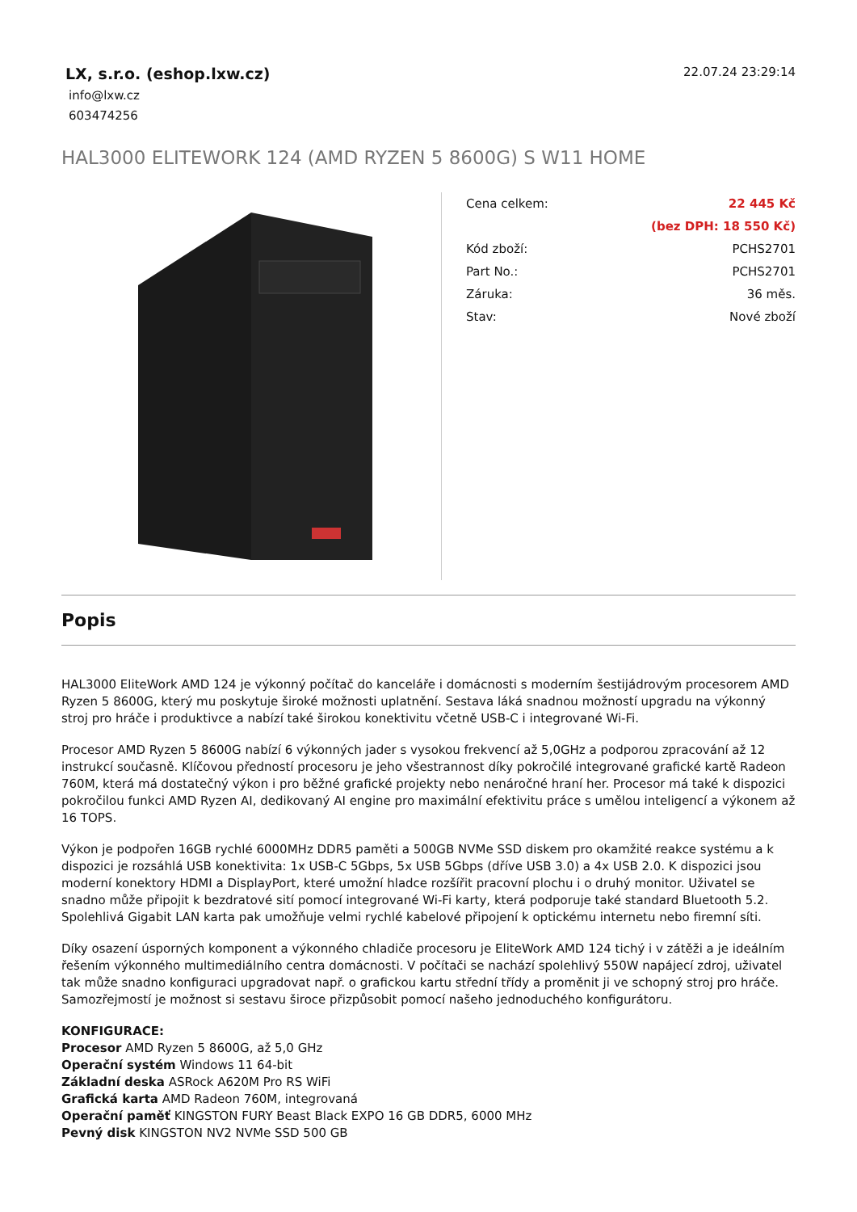LX, s.r.o. (eshop.lxw.cz)
info@lxw.cz
603474256
22.07.24 23:29:14
HAL3000 ELITEWORK 124 (AMD RYZEN 5 8600G) S W11 HOME
| Cena celkem: | 22 445 Kč |
| | (bez DPH: 18 550 Kč) |
| Kód zboží: | PCHS2701 |
| Part No.: | PCHS2701 |
| Záruka: | 36 měs. |
| Stav: | Nové zboží |
Popis
HAL3000 EliteWork AMD 124 je výkonný počítač do kanceláře i domácnosti s moderním šestijádrovým procesorem AMD Ryzen 5 8600G, který mu poskytuje široké možnosti uplatnění. Sestava láká snadnou možností upgradu na výkonný stroj pro hráče i produktivce a nabízí také širokou konektivitu včetně USB-C i integrované Wi-Fi.
Procesor AMD Ryzen 5 8600G nabízí 6 výkonných jader s vysokou frekvencí až 5,0GHz a podporou zpracování až 12 instrukcí současně. Klíčovou předností procesoru je jeho všestrannost díky pokročilé integrované grafické kartě Radeon 760M, která má dostatečný výkon i pro běžné grafické projekty nebo nenáročné hraní her. Procesor má také k dispozici pokročilou funkci AMD Ryzen AI, dedikovaný AI engine pro maximální efektivitu práce s umělou inteligencí a výkonem až 16 TOPS.
Výkon je podpořen 16GB rychlé 6000MHz DDR5 paměti a 500GB NVMe SSD diskem pro okamžité reakce systému a k dispozici je rozsáhlá USB konektivita: 1x USB-C 5Gbps, 5x USB 5Gbps (dříve USB 3.0) a 4x USB 2.0. K dispozici jsou moderní konektory HDMI a DisplayPort, které umožní hladce rozšířit pracovní plochu i o druhý monitor. Uživatel se snadno může připojit k bezdratové sití pomocí integrované Wi-Fi karty, která podporuje také standard Bluetooth 5.2. Spolehlivá Gigabit LAN karta pak umožňuje velmi rychlé kabelové připojení k optickému internetu nebo firemní síti.
Díky osazení úsporných komponent a výkonného chladiče procesoru je EliteWork AMD 124 tichý i v zátěži a je ideálním řešením výkonného multimediálního centra domácnosti. V počítači se nachází spolehlivý 550W napájecí zdroj, uživatel tak může snadno konfiguraci upgradovat např. o grafickou kartu střední třídy a proměnit ji ve schopný stroj pro hráče. Samozřejmostí je možnost si sestavu široce přizpůsobit pomocí našeho jednoduchého konfigurátoru.
KONFIGURACE:
Procesor AMD Ryzen 5 8600G, až 5,0 GHz
Operační systém Windows 11 64-bit
Základní deska ASRock A620M Pro RS WiFi
Grafická karta AMD Radeon 760M, integrovaná
Operační paměť KINGSTON FURY Beast Black EXPO 16 GB DDR5, 6000 MHz
Pevný disk KINGSTON NV2 NVMe SSD 500 GB